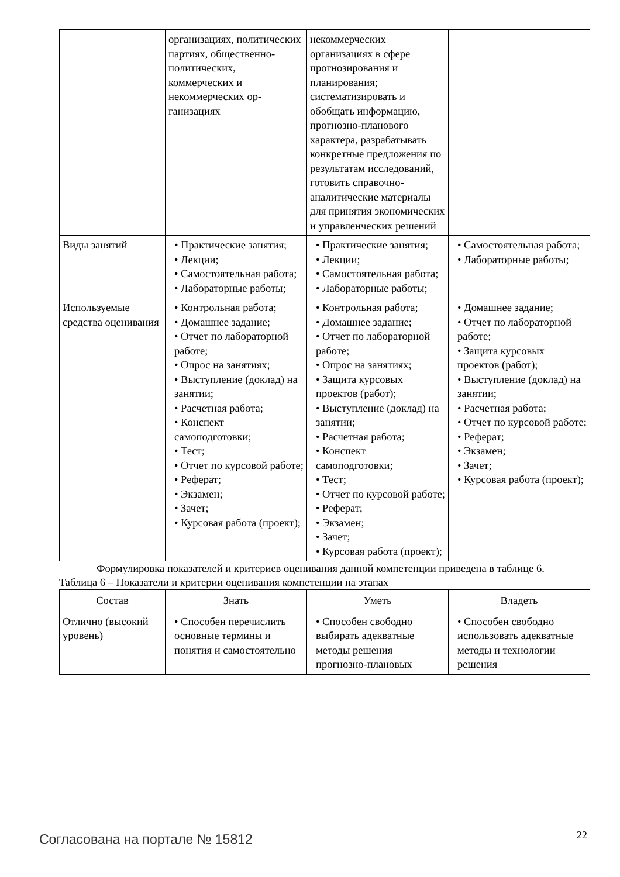| | организациях, политических партиях, общественно-политических, коммерческих и некоммерческих ор-ганизациях | некоммерческих организациях в сфере прогнозирования и планирования; систематизировать и обобщать информацию, прогнозно-планового характера, разрабатывать конкретные предложения по результатам исследований, готовить справочно-аналитические материалы для принятия экономических и управленческих решений | |
| Виды занятий | • Практические занятия; • Лекции; • Самостоятельная работа; • Лабораторные работы; | • Практические занятия; • Лекции; • Самостоятельная работа; • Лабораторные работы; | • Самостоятельная работа; • Лабораторные работы; |
| Используемые средства оценивания | • Контрольная работа; • Домашнее задание; • Отчет по лабораторной работе; • Опрос на занятиях; • Выступление (доклад) на занятии; • Расчетная работа; • Конспект самоподготовки; • Тест; • Отчет по курсовой работе; • Реферат; • Экзамен; • Зачет; • Курсовая работа (проект); | • Контрольная работа; • Домашнее задание; • Отчет по лабораторной работе; • Опрос на занятиях; • Защита курсовых проектов (работ); • Выступление (доклад) на занятии; • Расчетная работа; • Конспект самоподготовки; • Тест; • Отчет по курсовой работе; • Реферат; • Экзамен; • Зачет; • Курсовая работа (проект); | • Домашнее задание; • Отчет по лабораторной работе; • Защита курсовых проектов (работ); • Выступление (доклад) на занятии; • Расчетная работа; • Отчет по курсовой работе; • Реферат; • Экзамен; • Зачет; • Курсовая работа (проект); |
Формулировка показателей и критериев оценивания данной компетенции приведена в таблице 6.
Таблица 6 – Показатели и критерии оценивания компетенции на этапах
| Состав | Знать | Уметь | Владеть |
| --- | --- | --- | --- |
| Отлично (высокий уровень) | • Способен перечислить основные термины и понятия и самостоятельно | • Способен свободно выбирать адекватные методы решения прогнозно-плановых | • Способен свободно использовать адекватные методы и технологии решения |
Согласована на портале № 15812 22